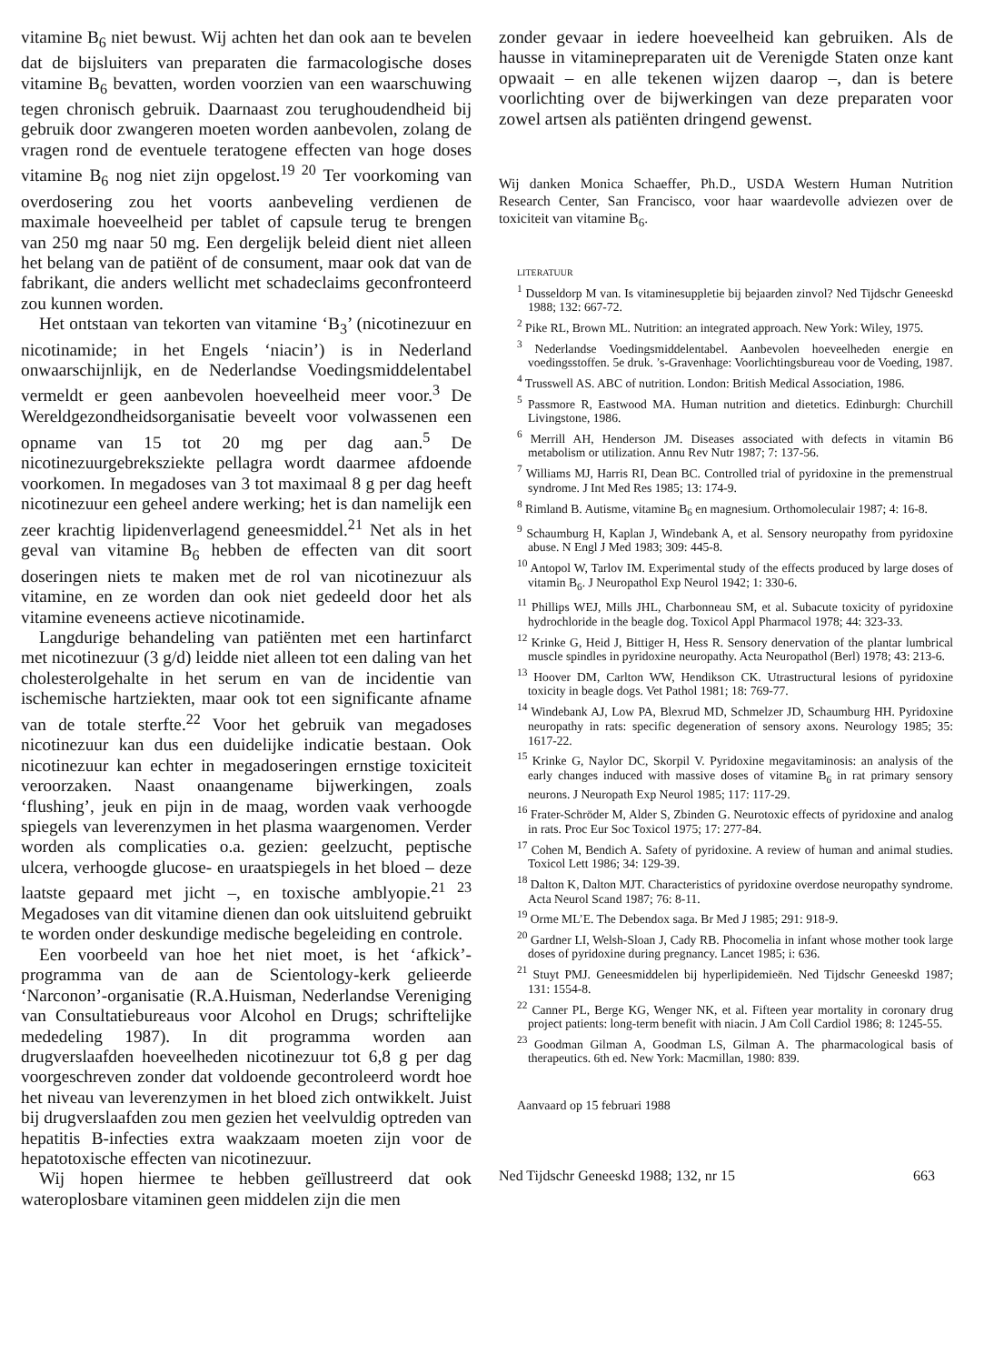vitamine B<sub>6</sub> niet bewust. Wij achten het dan ook aan te bevelen dat de bijsluiters van preparaten die farmacologische doses vitamine B<sub>6</sub> bevatten, worden voorzien van een waarschuwing tegen chronisch gebruik. Daarnaast zou terughoudendheid bij gebruik door zwangeren moeten worden aanbevolen, zolang de vragen rond de eventuele teratogene effecten van hoge doses vitamine B<sub>6</sub> nog niet zijn opgelost.<sup>19 20</sup> Ter voorkoming van overdosering zou het voorts aanbeveling verdienen de maximale hoeveelheid per tablet of capsule terug te brengen van 250 mg naar 50 mg. Een dergelijk beleid dient niet alleen het belang van de patiënt of de consument, maar ook dat van de fabrikant, die anders wellicht met schadeclaims geconfronteerd zou kunnen worden.
Het ontstaan van tekorten van vitamine ‘B<sub>3</sub>’ (nicotinezuur en nicotinamide; in het Engels ‘niacin’) is in Nederland onwaarschijnlijk, en de Nederlandse Voedingsmiddelentabel vermeldt er geen aanbevolen hoeveelheid meer voor.<sup>3</sup> De Wereldgezondheidsorganisatie beveelt voor volwassenen een opname van 15 tot 20 mg per dag aan.<sup>5</sup> De nicotinezuurgebreksziekte pellagra wordt daarmee afdoende voorkomen. In megadoses van 3 tot maximaal 8 g per dag heeft nicotinezuur een geheel andere werking; het is dan namelijk een zeer krachtig lipidenverlagend geneesmiddel.<sup>21</sup> Net als in het geval van vitamine B<sub>6</sub> hebben de effecten van dit soort doseringen niets te maken met de rol van nicotinezuur als vitamine, en ze worden dan ook niet gedeeld door het als vitamine eveneens actieve nicotinamide.
Langdurige behandeling van patiënten met een hartinfarct met nicotinezuur (3 g/d) leidde niet alleen tot een daling van het cholesterolgehalte in het serum en van de incidentie van ischemische hartziekten, maar ook tot een significante afname van de totale sterfte.<sup>22</sup> Voor het gebruik van megadoses nicotinezuur kan dus een duidelijke indicatie bestaan. Ook nicotinezuur kan echter in megadoseringen ernstige toxiciteit veroorzaken. Naast onaangename bijwerkingen, zoals ‘flushing’, jeuk en pijn in de maag, worden vaak verhoogde spiegels van leverenzymen in het plasma waargenomen. Verder worden als complicaties o.a. gezien: geelzucht, peptische ulcera, verhoogde glucose- en uraatspiegels in het bloed – deze laatste gepaard met jicht –, en toxische amblyopie.<sup>21 23</sup> Megadoses van dit vitamine dienen dan ook uitsluitend gebruikt te worden onder deskundige medische begeleiding en controle.
Een voorbeeld van hoe het niet moet, is het ‘afkick’-programma van de aan de Scientology-kerk gelieerde ‘Narconon’-organisatie (R.A.Huisman, Nederlandse Vereniging van Consultatiebureaus voor Alcohol en Drugs; schriftelijke mededeling 1987). In dit programma worden aan drugverslaafden hoeveelheden nicotinezuur tot 6,8 g per dag voorgeschreven zonder dat voldoende gecontroleerd wordt hoe het niveau van leverenzymen in het bloed zich ontwikkelt. Juist bij drugverslaafden zou men gezien het veelvuldig optreden van hepatitis B-infecties extra waakzaam moeten zijn voor de hepatotoxische effecten van nicotinezuur.
Wij hopen hiermee te hebben geïllustreerd dat ook wateroplosbare vitaminen geen middelen zijn die men
zonder gevaar in iedere hoeveelheid kan gebruiken. Als de hausse in vitaminepreparaten uit de Verenigde Staten onze kant opwaait – en alle tekenen wijzen daarop –, dan is betere voorlichting over de bijwerkingen van deze preparaten voor zowel artsen als patiënten dringend gewenst.
Wij danken Monica Schaeffer, Ph.D., USDA Western Human Nutrition Research Center, San Francisco, voor haar waardevolle adviezen over de toxiciteit van vitamine B<sub>6</sub>.
LITERATUUR
<sup>1</sup> Dusseldorp M van. Is vitaminesuppletie bij bejaarden zinvol? Ned Tijdschr Geneeskd 1988; 132: 667-72.
<sup>2</sup> Pike RL, Brown ML. Nutrition: an integrated approach. New York: Wiley, 1975.
<sup>3</sup> Nederlandse Voedingsmiddelentabel. Aanbevolen hoeveelheden energie en voedingsstoffen. 5e druk. ’s-Gravenhage: Voorlichtingsbureau voor de Voeding, 1987.
<sup>4</sup> Trusswell AS. ABC of nutrition. London: British Medical Association, 1986.
<sup>5</sup> Passmore R, Eastwood MA. Human nutrition and dietetics. Edinburgh: Churchill Livingstone, 1986.
<sup>6</sup> Merrill AH, Henderson JM. Diseases associated with defects in vitamin B6 metabolism or utilization. Annu Rev Nutr 1987; 7: 137-56.
<sup>7</sup> Williams MJ, Harris RI, Dean BC. Controlled trial of pyridoxine in the premenstrual syndrome. J Int Med Res 1985; 13: 174-9.
<sup>8</sup> Rimland B. Autisme, vitamine B<sub>6</sub> en magnesium. Orthomoleculair 1987; 4: 16-8.
<sup>9</sup> Schaumburg H, Kaplan J, Windebank A, et al. Sensory neuropathy from pyridoxine abuse. N Engl J Med 1983; 309: 445-8.
<sup>10</sup> Antopol W, Tarlov IM. Experimental study of the effects produced by large doses of vitamin B<sub>6</sub>. J Neuropathol Exp Neurol 1942; 1: 330-6.
<sup>11</sup> Phillips WEJ, Mills JHL, Charbonneau SM, et al. Subacute toxicity of pyridoxine hydrochloride in the beagle dog. Toxicol Appl Pharmacol 1978; 44: 323-33.
<sup>12</sup> Krinke G, Heid J, Bittiger H, Hess R. Sensory denervation of the plantar lumbrical muscle spindles in pyridoxine neuropathy. Acta Neuropathol (Berl) 1978; 43: 213-6.
<sup>13</sup> Hoover DM, Carlton WW, Hendikson CK. Utrastructural lesions of pyridoxine toxicity in beagle dogs. Vet Pathol 1981; 18: 769-77.
<sup>14</sup> Windebank AJ, Low PA, Blexrud MD, Schmelzer JD, Schaumburg HH. Pyridoxine neuropathy in rats: specific degeneration of sensory axons. Neurology 1985; 35: 1617-22.
<sup>15</sup> Krinke G, Naylor DC, Skorpil V. Pyridoxine megavitaminosis: an analysis of the early changes induced with massive doses of vitamine B<sub>6</sub> in rat primary sensory neurons. J Neuropath Exp Neurol 1985; 117: 117-29.
<sup>16</sup> Frater-Schröder M, Alder S, Zbinden G. Neurotoxic effects of pyridoxine and analog in rats. Proc Eur Soc Toxicol 1975; 17: 277-84.
<sup>17</sup> Cohen M, Bendich A. Safety of pyridoxine. A review of human and animal studies. Toxicol Lett 1986; 34: 129-39.
<sup>18</sup> Dalton K, Dalton MJT. Characteristics of pyridoxine overdose neuropathy syndrome. Acta Neurol Scand 1987; 76: 8-11.
<sup>19</sup> Orme ML’E. The Debendox saga. Br Med J 1985; 291: 918-9.
<sup>20</sup> Gardner LI, Welsh-Sloan J, Cady RB. Phocomelia in infant whose mother took large doses of pyridoxine during pregnancy. Lancet 1985; i: 636.
<sup>21</sup> Stuyt PMJ. Geneesmiddelen bij hyperlipidemieën. Ned Tijdschr Geneeskd 1987; 131: 1554-8.
<sup>22</sup> Canner PL, Berge KG, Wenger NK, et al. Fifteen year mortality in coronary drug project patients: long-term benefit with niacin. J Am Coll Cardiol 1986; 8: 1245-55.
<sup>23</sup> Goodman Gilman A, Goodman LS, Gilman A. The pharmacological basis of therapeutics. 6th ed. New York: Macmillan, 1980: 839.
Aanvaard op 15 februari 1988
Ned Tijdschr Geneeskd 1988; 132, nr 15 663